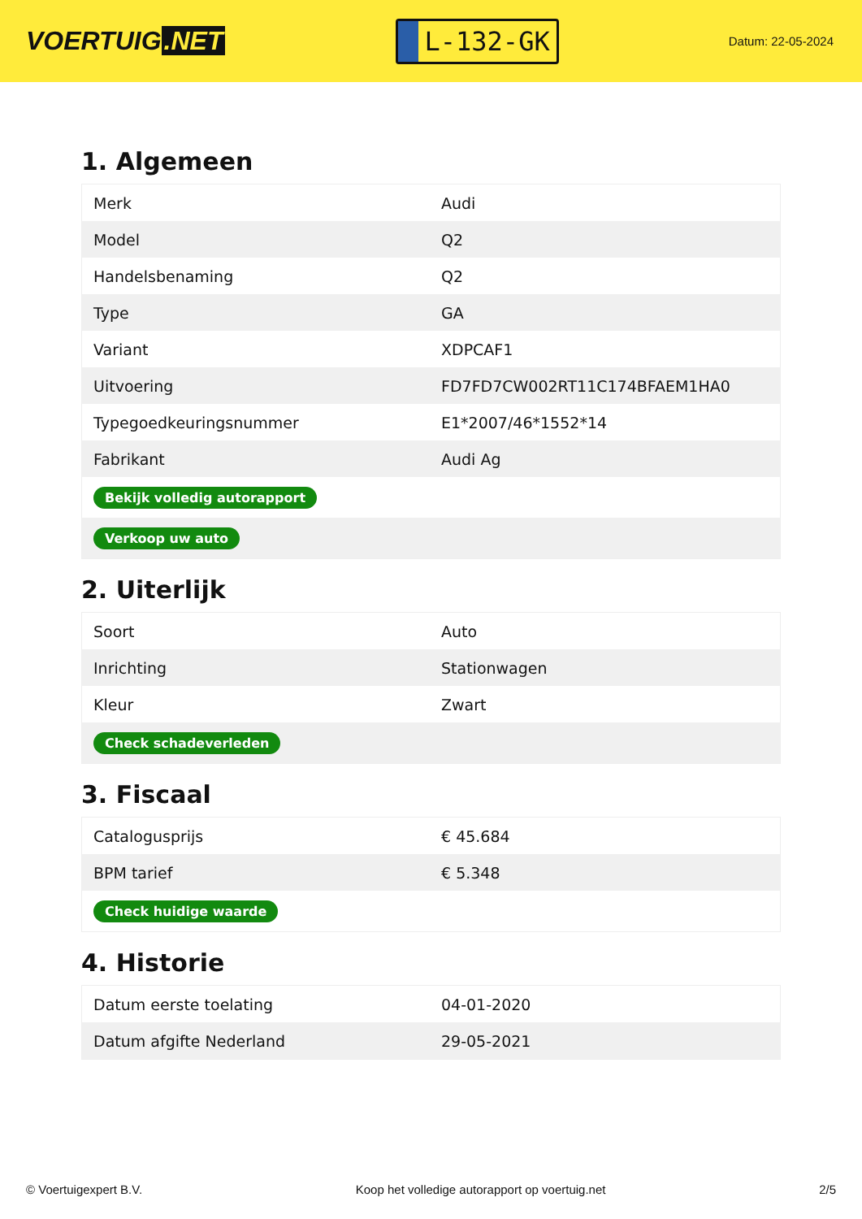VOERTUIG.NET
L-132-GK
Datum: 22-05-2024
1. Algemeen
| Merk | Audi |
| Model | Q2 |
| Handelsbenaming | Q2 |
| Type | GA |
| Variant | XDPCAF1 |
| Uitvoering | FD7FD7CW002RT11C174BFAEM1HA0 |
| Typegoedkeuringsnummer | E1*2007/46*1552*14 |
| Fabrikant | Audi Ag |
| Bekijk volledig autorapport | |
| Verkoop uw auto | |
2. Uiterlijk
| Soort | Auto |
| Inrichting | Stationwagen |
| Kleur | Zwart |
| Check schadeverleden | |
3. Fiscaal
| Catalogusprijs | € 45.684 |
| BPM tarief | € 5.348 |
| Check huidige waarde | |
4. Historie
| Datum eerste toelating | 04-01-2020 |
| Datum afgifte Nederland | 29-05-2021 |
© Voertuigexpert B.V. Koop het volledige autorapport op voertuig.net 2/5